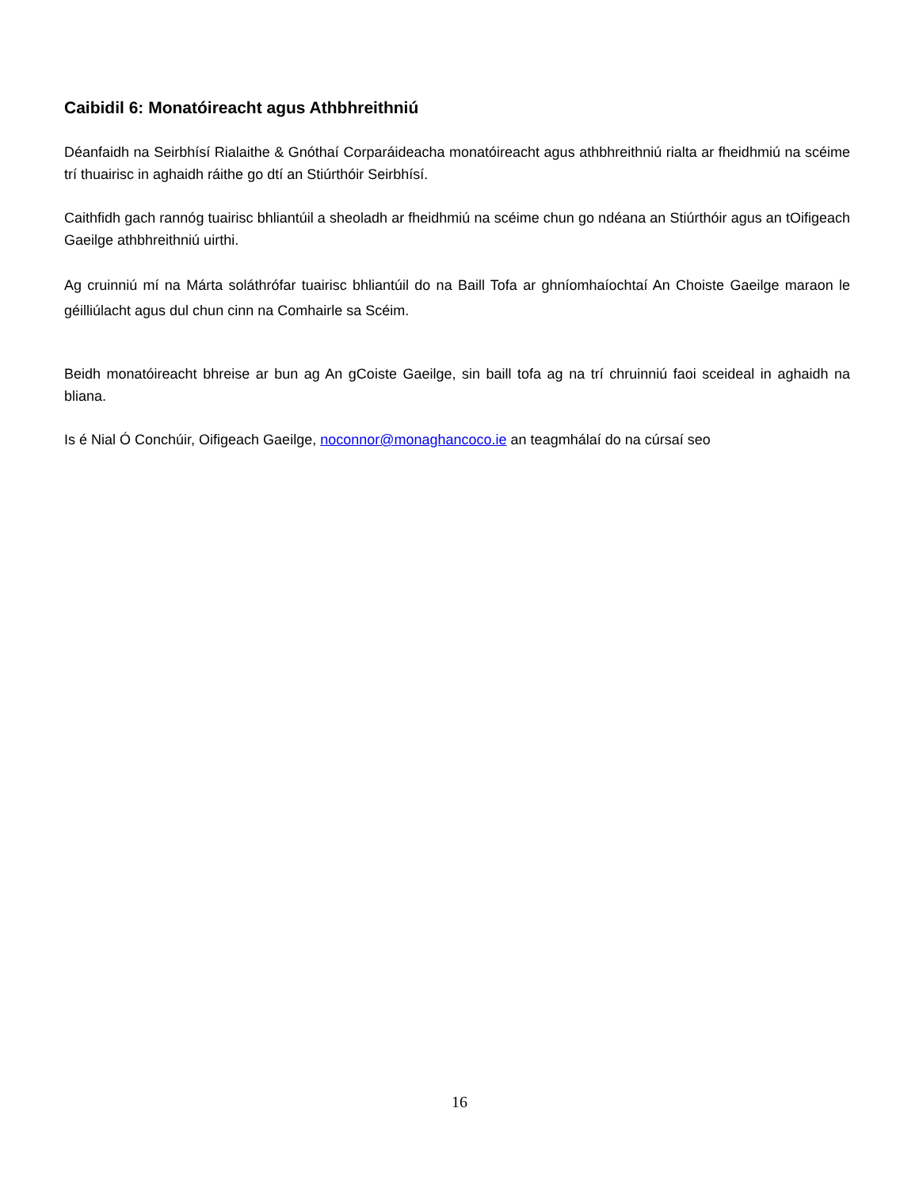Caibidil 6: Monatóireacht agus Athbhreithniú
Déanfaidh na Seirbhísí Rialaithe & Gnóthaí Corparáideacha monatóireacht agus athbhreithniú rialta ar fheidhmiú na scéime trí thuairisc in aghaidh ráithe go dtí an Stiúrthóir Seirbhísí.
Caithfidh gach rannóg tuairisc bhliantúil a sheoladh ar fheidhmiú na scéime chun go ndéana an Stiúrthóir agus an tOifigeach Gaeilge athbhreithniú uirthi.
Ag cruinniú mí na Márta soláthrófar tuairisc bhliantúil do na Baill Tofa ar ghníomhaíochtaí An Choiste Gaeilge maraon le géilliúlacht agus dul chun cinn na Comhairle sa Scéim.
Beidh monatóireacht bhreise ar bun ag An gCoiste Gaeilge, sin baill tofa ag na trí chruinniú faoi sceideal in aghaidh na bliana.
Is é Nial Ó Conchúir, Oifigeach Gaeilge, noconnor@monaghancoco.ie an teagmhálaí do na cúrsaí seo
16